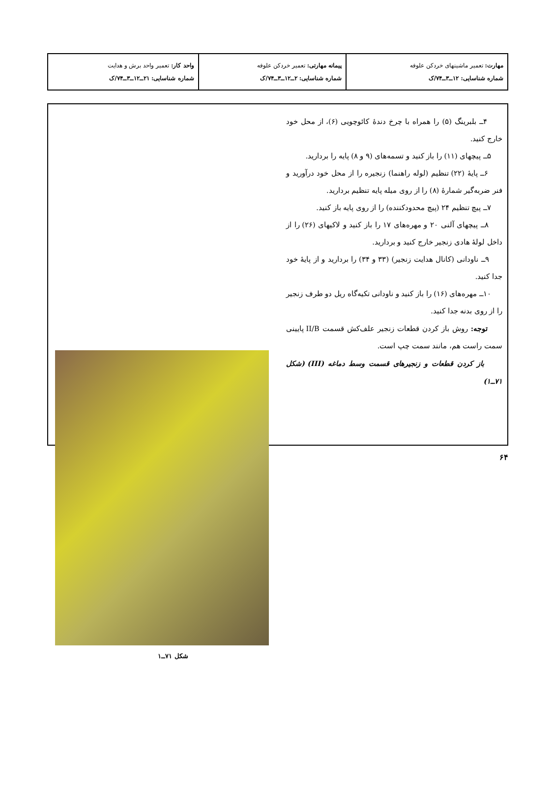| مهارت: تعمیر ماشینهای خردکن علوفه شماره شناسایی: ۱۲ــ۳ــ۷۴/ک | پیمانه مهارتی: تعمیر خردکن علوفه شماره شناسایی: ۲ــ۱۲ــ۳ــ۷۴/ک | واحد کار: تعمیر واحد برش و هدایت شماره شناسایی: ۲۱ــ۱۲ــ۳ــ۷۴/ک |
۴ــ بلبرینگ (۵) را همراه با چرخ دندهٔ کائوچویی (۶)، از محل خود خارج کنید.
۵ــ پیچهای (۱۱) را باز کنید و تسمه‌های (۹ و ۸) پایه را بردارید.
۶ــ پایهٔ (۲۲) تنظیم (لوله راهنما) زنجیره را از محل خود درآورید و فنر ضربه‌گیر شمارهٔ (۸) را از روی میله پایه تنظیم بردارید.
۷ــ پیچ تنظیم ۲۴ (پیچ محدودکننده) را از روی پایه باز کنید.
۸ــ پیچهای آلنی ۲۰ و مهره‌های ۱۷ را باز کنید و لاکیهای (۲۶) را از داخل لولهٔ هادی زنجیر خارج کنید و بردارید.
۹ــ ناودانی (کانال هدایت زنجیر) (۳۳ و ۳۴) را بردارید و از پایهٔ خود جدا کنید.
۱۰ــ مهره‌های (۱۶) را باز کنید و ناودانی تکیه‌گاه ریل دو طرف زنجیر را از روی بدنه جدا کنید.
توجه: روش باز کردن قطعات زنجیر علف‌کش قسمت II/B پایینی سمت راست هم، مانند سمت چپ است.
باز کردن قطعات و زنجیرهای قسمت وسط دماغه (III) (شکل ۷۱ــ۱)
شکل ۷۱ــ۱
۶۴